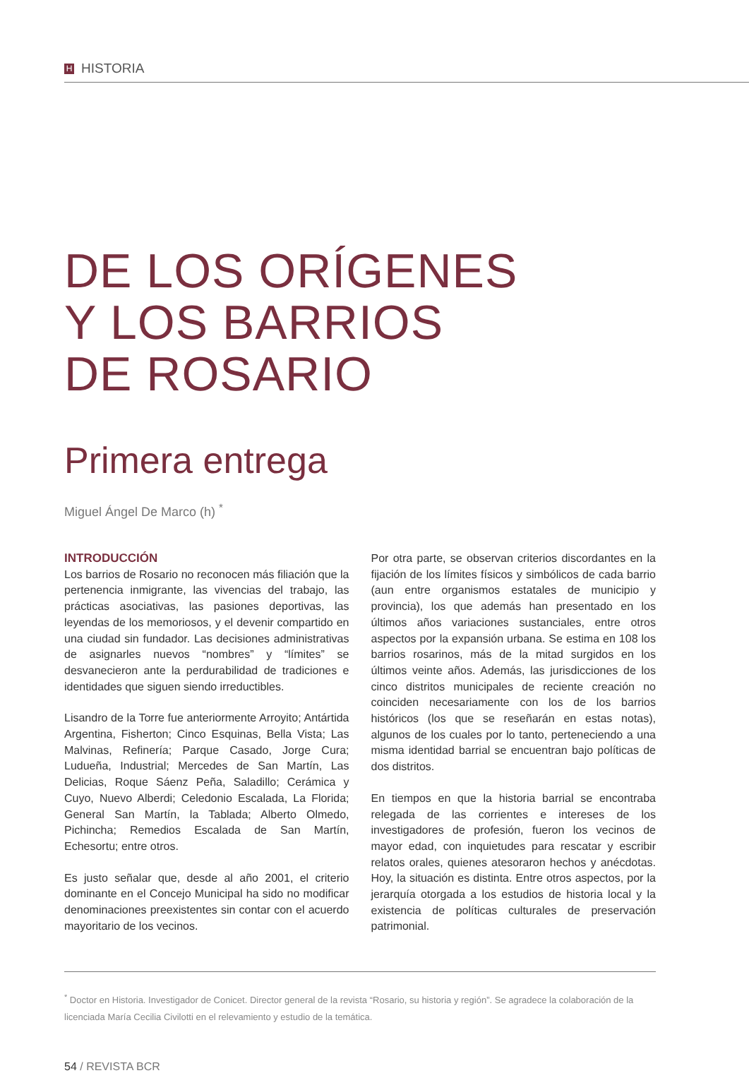H HISTORIA
DE LOS ORÍGENES
Y LOS BARRIOS
DE ROSARIO
Primera entrega
Miguel Ángel De Marco (h) <sup>*</sup>
INTRODUCCIÓN
Los barrios de Rosario no reconocen más filiación que la pertenencia inmigrante, las vivencias del trabajo, las prácticas asociativas, las pasiones deportivas, las leyendas de los memoriosos, y el devenir compartido en una ciudad sin fundador. Las decisiones administrativas de asignarles nuevos “nombres” y “límites” se desvanecieron ante la perdurabilidad de tradiciones e identidades que siguen siendo irreductibles.
Lisandro de la Torre fue anteriormente Arroyito; Antártida Argentina, Fisherton; Cinco Esquinas, Bella Vista; Las Malvinas, Refinería; Parque Casado, Jorge Cura; Ludueña, Industrial; Mercedes de San Martín, Las Delicias, Roque Sáenz Peña, Saladillo; Cerámica y Cuyo, Nuevo Alberdi; Celedonio Escalada, La Florida; General San Martín, la Tablada; Alberto Olmedo, Pichincha; Remedios Escalada de San Martín, Echesortu; entre otros.
Es justo señalar que, desde al año 2001, el criterio dominante en el Concejo Municipal ha sido no modificar denominaciones preexistentes sin contar con el acuerdo mayoritario de los vecinos.
Por otra parte, se observan criterios discordantes en la fijación de los límites físicos y simbólicos de cada barrio (aun entre organismos estatales de municipio y provincia), los que además han presentado en los últimos años variaciones sustanciales, entre otros aspectos por la expansión urbana. Se estima en 108 los barrios rosarinos, más de la mitad surgidos en los últimos veinte años. Además, las jurisdicciones de los cinco distritos municipales de reciente creación no coinciden necesariamente con los de los barrios históricos (los que se reseñarán en estas notas), algunos de los cuales por lo tanto, perteneciendo a una misma identidad barrial se encuentran bajo políticas de dos distritos.
En tiempos en que la historia barrial se encontraba relegada de las corrientes e intereses de los investigadores de profesión, fueron los vecinos de mayor edad, con inquietudes para rescatar y escribir relatos orales, quienes atesoraron hechos y anécdotas. Hoy, la situación es distinta. Entre otros aspectos, por la jerarquía otorgada a los estudios de historia local y la existencia de políticas culturales de preservación patrimonial.
<sup>*</sup> Doctor en Historia. Investigador de Conicet. Director general de la revista “Rosario, su historia y región”. Se agradece la colaboración de la licenciada María Cecilia Civilotti en el relevamiento y estudio de la temática.
54 / REVISTA BCR